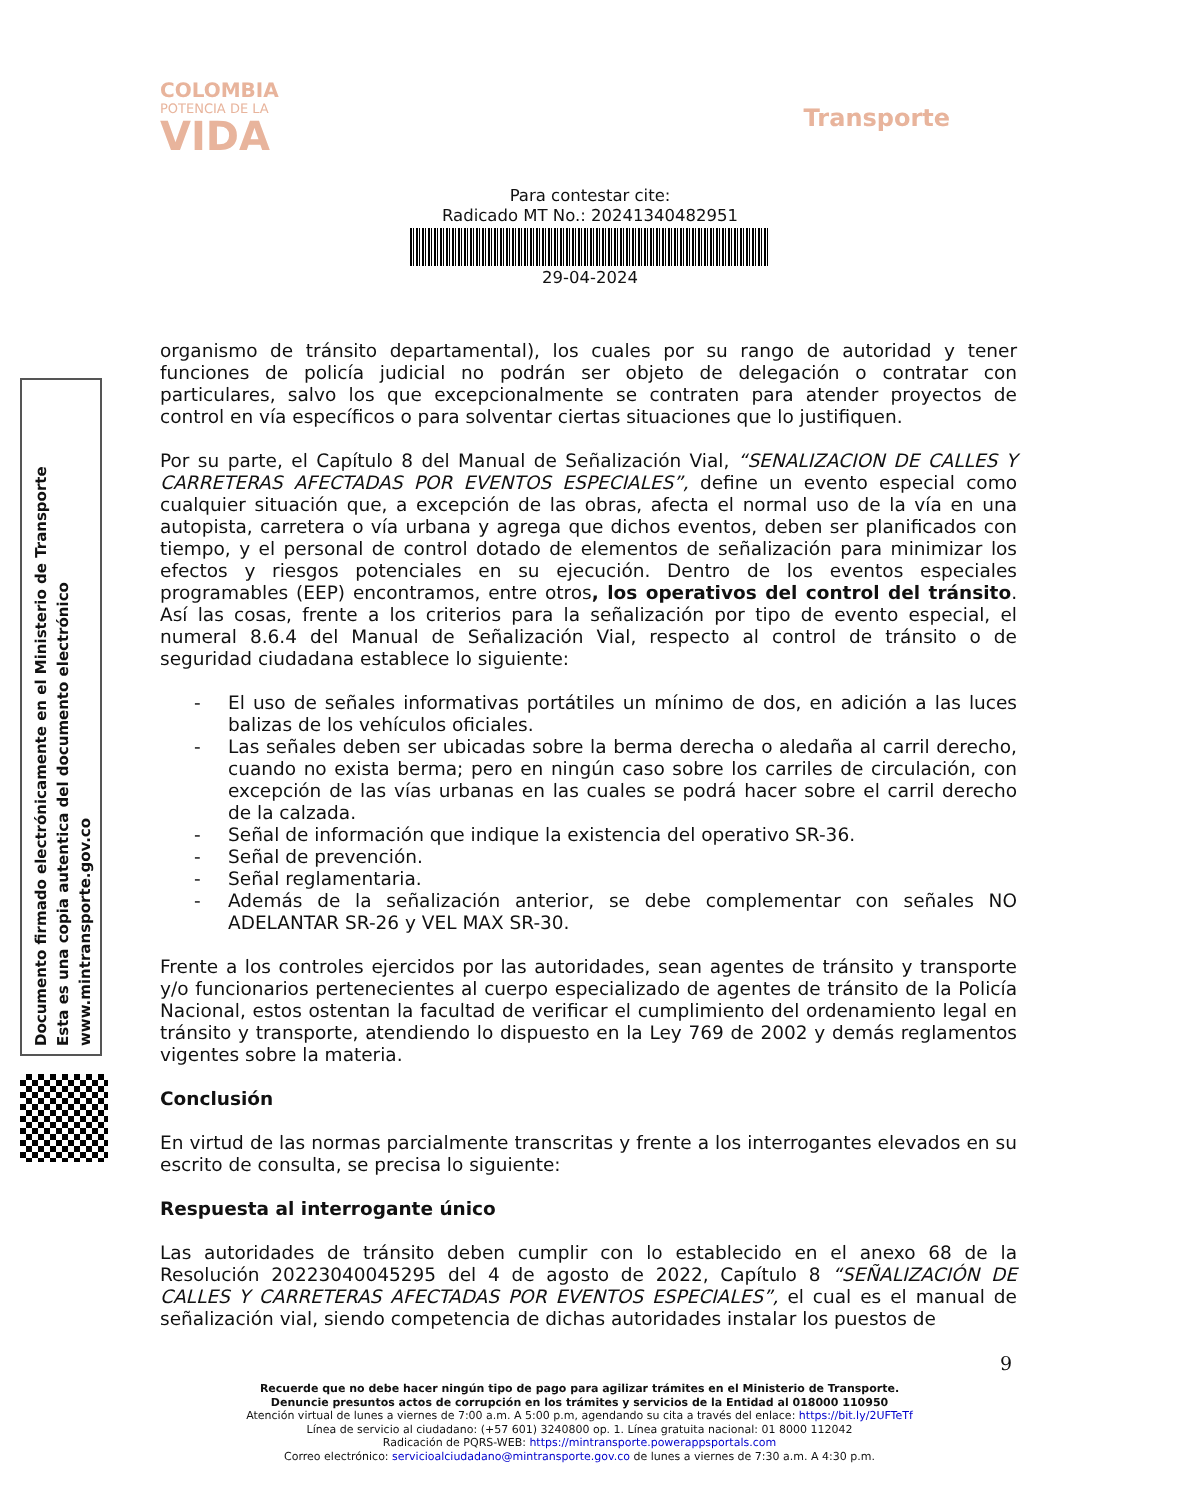COLOMBIA
POTENCIA DE LA
VIDA
Transporte
Para contestar cite:
Radicado MT No.: 20241340482951
29-04-2024
Documento firmado electrónicamente en el Ministerio de Transporte
Esta es una copia autentica del documento electrónico
www.mintransporte.gov.co
organismo de tránsito departamental), los cuales por su rango de autoridad y tener funciones de policía judicial no podrán ser objeto de delegación o contratar con particulares, salvo los que excepcionalmente se contraten para atender proyectos de control en vía específicos o para solventar ciertas situaciones que lo justifiquen.
Por su parte, el Capítulo 8 del Manual de Señalización Vial, “SENALIZACION DE CALLES Y CARRETERAS AFECTADAS POR EVENTOS ESPECIALES”, define un evento especial como cualquier situación que, a excepción de las obras, afecta el normal uso de la vía en una autopista, carretera o vía urbana y agrega que dichos eventos, deben ser planificados con tiempo, y el personal de control dotado de elementos de señalización para minimizar los efectos y riesgos potenciales en su ejecución. Dentro de los eventos especiales programables (EEP) encontramos, entre otros, los operativos del control del tránsito. Así las cosas, frente a los criterios para la señalización por tipo de evento especial, el numeral 8.6.4 del Manual de Señalización Vial, respecto al control de tránsito o de seguridad ciudadana establece lo siguiente:
- El uso de señales informativas portátiles un mínimo de dos, en adición a las luces balizas de los vehículos oficiales.
- Las señales deben ser ubicadas sobre la berma derecha o aledaña al carril derecho, cuando no exista berma; pero en ningún caso sobre los carriles de circulación, con excepción de las vías urbanas en las cuales se podrá hacer sobre el carril derecho de la calzada.
- Señal de información que indique la existencia del operativo SR-36.
- Señal de prevención.
- Señal reglamentaria.
- Además de la señalización anterior, se debe complementar con señales NO ADELANTAR SR-26 y VEL MAX SR-30.
Frente a los controles ejercidos por las autoridades, sean agentes de tránsito y transporte y/o funcionarios pertenecientes al cuerpo especializado de agentes de tránsito de la Policía Nacional, estos ostentan la facultad de verificar el cumplimiento del ordenamiento legal en tránsito y transporte, atendiendo lo dispuesto en la Ley 769 de 2002 y demás reglamentos vigentes sobre la materia.
Conclusión
En virtud de las normas parcialmente transcritas y frente a los interrogantes elevados en su escrito de consulta, se precisa lo siguiente:
Respuesta al interrogante único
Las autoridades de tránsito deben cumplir con lo establecido en el anexo 68 de la Resolución 20223040045295 del 4 de agosto de 2022, Capítulo 8 “SEÑALIZACIÓN DE CALLES Y CARRETERAS AFECTADAS POR EVENTOS ESPECIALES”, el cual es el manual de señalización vial, siendo competencia de dichas autoridades instalar los puestos de
9
Recuerde que no debe hacer ningún tipo de pago para agilizar trámites en el Ministerio de Transporte.
Denuncie presuntos actos de corrupción en los trámites y servicios de la Entidad al 018000 110950
Atención virtual de lunes a viernes de 7:00 a.m. A 5:00 p.m, agendando su cita a través del enlace: https://bit.ly/2UFTeTf
Línea de servicio al ciudadano: (+57 601) 3240800 op. 1. Línea gratuita nacional: 01 8000 112042
Radicación de PQRS-WEB: https://mintransporte.powerappsportals.com
Correo electrónico: servicioalciudadano@mintransporte.gov.co de lunes a viernes de 7:30 a.m. A 4:30 p.m.